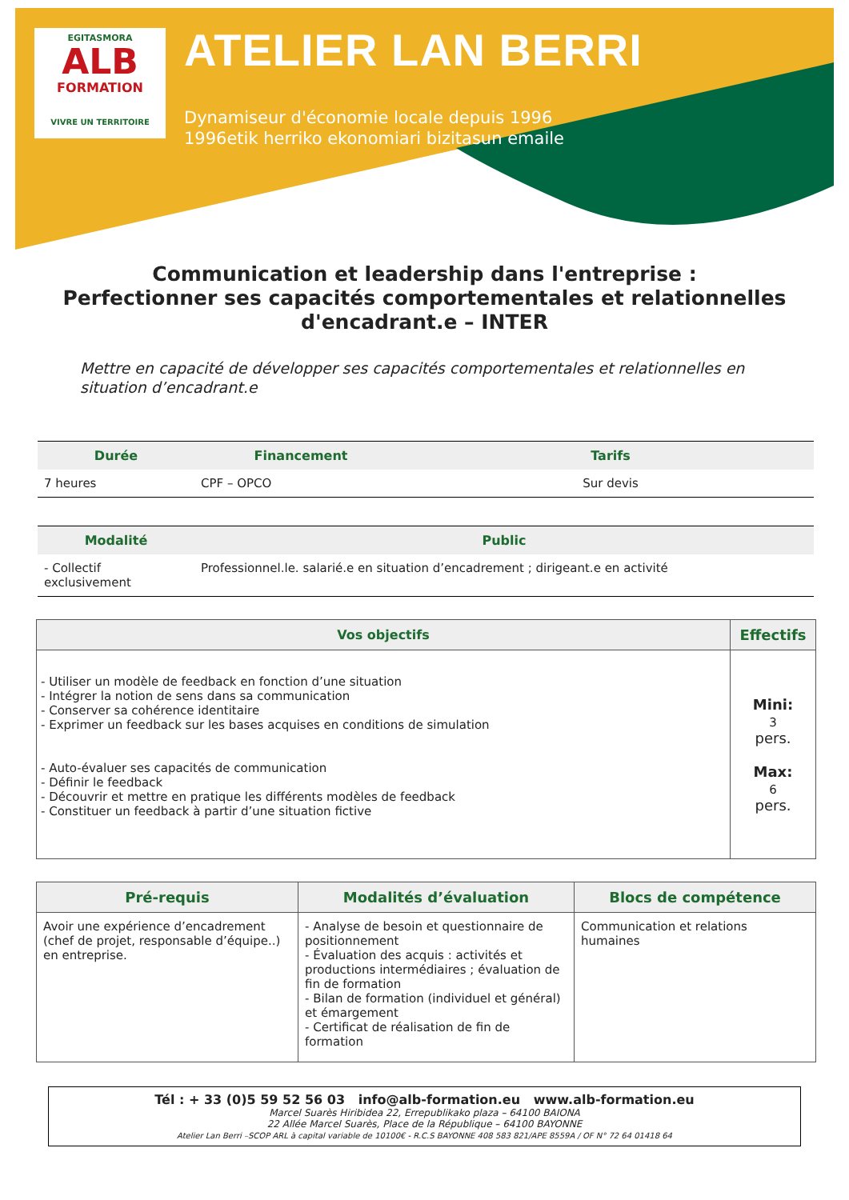EGITASMORA
ALB
FORMATION
VIVRE UN TERRITOIRE
ATELIER LAN BERRI
Dynamiseur d'économie locale depuis 1996
1996etik herriko ekonomiari bizitasun emaile
Communication et leadership dans l'entreprise :
Perfectionner ses capacités comportementales et relationnelles d'encadrant.e – INTER
Mettre en capacité de développer ses capacités comportementales et relationnelles en situation d’encadrant.e
| Durée | Financement | Tarifs |
| --- | --- | --- |
| 7 heures | CPF – OPCO | Sur devis |
| Modalité | Public |
| --- | --- |
| - Collectif exclusivement | Professionnel.le. salarié.e en situation d’encadrement ; dirigeant.e en activité |
| Vos objectifs | Effectifs |
| --- | --- |
| - Utiliser un modèle de feedback en fonction d’une situation - Intégrer la notion de sens dans sa communication - Conserver sa cohérence identitaire - Exprimer un feedback sur les bases acquises en conditions de simulation - Auto-évaluer ses capacités de communication - Définir le feedback - Découvrir et mettre en pratique les différents modèles de feedback - Constituer un feedback à partir d’une situation fictive | Mini: 3 pers. Max: 6 pers. |
| Pré-requis | Modalités d’évaluation | Blocs de compétence |
| --- | --- | --- |
| Avoir une expérience d’encadrement (chef de projet, responsable d’équipe..) en entreprise. | - Analyse de besoin et questionnaire de positionnement - Évaluation des acquis : activités et productions intermédiaires ; évaluation de fin de formation - Bilan de formation (individuel et général) et émargement - Certificat de réalisation de fin de formation | Communication et relations humaines |
Tél : + 33 (0)5 59 52 56 03 info@alb-formation.eu www.alb-formation.eu
Marcel Suarès Hiribidea 22, Errepublikako plaza – 64100 BAIONA
22 Allée Marcel Suarès, Place de la République – 64100 BAYONNE
Atelier Lan Berri –SCOP ARL à capital variable de 10100€ - R.C.S BAYONNE 408 583 821/APE 8559A / OF N° 72 64 01418 64